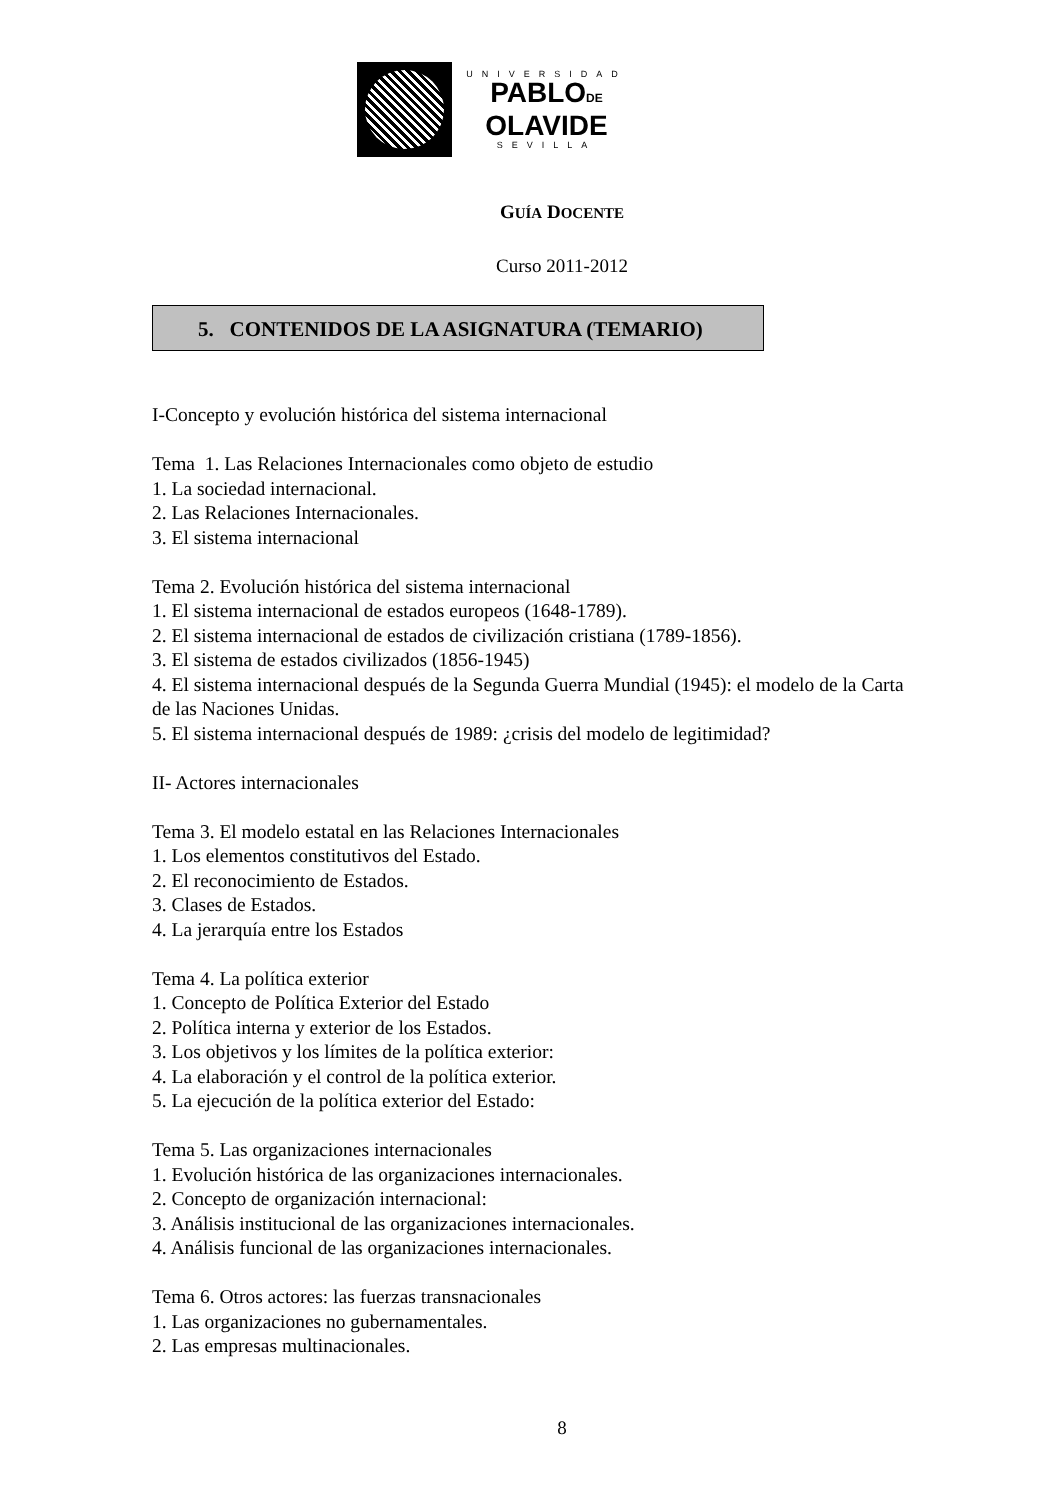UNIVERSIDAD
PABLODE
OLAVIDE
SEVILLA
GUÍA DOCENTE
Curso 2011-2012
5. CONTENIDOS DE LA ASIGNATURA (TEMARIO)
I-Concepto y evolución histórica del sistema internacional
Tema 1. Las Relaciones Internacionales como objeto de estudio
1. La sociedad internacional.
2. Las Relaciones Internacionales.
3. El sistema internacional
Tema 2. Evolución histórica del sistema internacional
1. El sistema internacional de estados europeos (1648-1789).
2. El sistema internacional de estados de civilización cristiana (1789-1856).
3. El sistema de estados civilizados (1856-1945)
4. El sistema internacional después de la Segunda Guerra Mundial (1945): el modelo de la Carta de las Naciones Unidas.
5. El sistema internacional después de 1989: ¿crisis del modelo de legitimidad?
II- Actores internacionales
Tema 3. El modelo estatal en las Relaciones Internacionales
1. Los elementos constitutivos del Estado.
2. El reconocimiento de Estados.
3. Clases de Estados.
4. La jerarquía entre los Estados
Tema 4. La política exterior
1. Concepto de Política Exterior del Estado
2. Política interna y exterior de los Estados.
3. Los objetivos y los límites de la política exterior:
4. La elaboración y el control de la política exterior.
5. La ejecución de la política exterior del Estado:
Tema 5. Las organizaciones internacionales
1. Evolución histórica de las organizaciones internacionales.
2. Concepto de organización internacional:
3. Análisis institucional de las organizaciones internacionales.
4. Análisis funcional de las organizaciones internacionales.
Tema 6. Otros actores: las fuerzas transnacionales
1. Las organizaciones no gubernamentales.
2. Las empresas multinacionales.
8